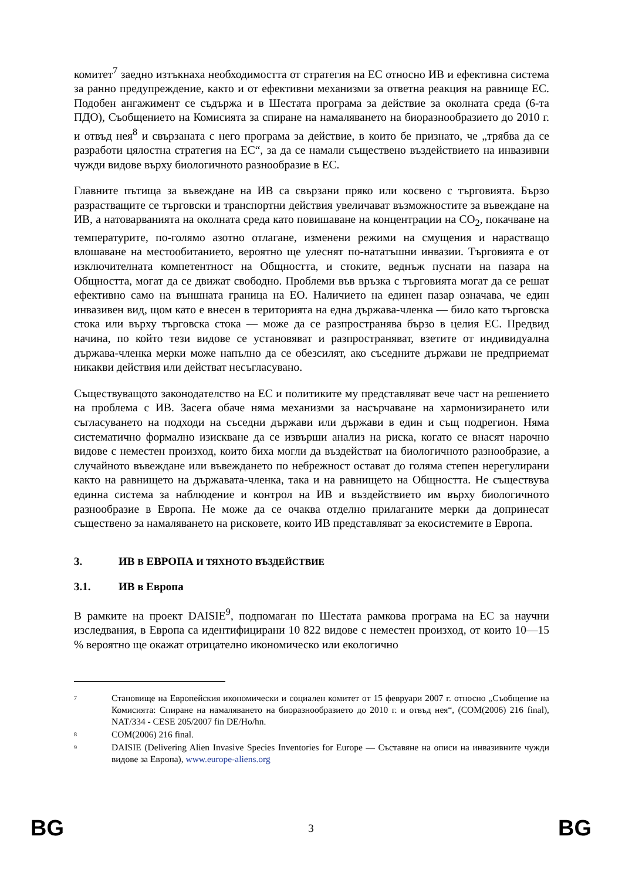комитет<sup>7</sup> заедно изтъкнаха необходимостта от стратегия на ЕС относно ИВ и ефективна система за ранно предупреждение, както и от ефективни механизми за ответна реакция на равнище ЕС. Подобен ангажимент се съдържа и в Шестата програма за действие за околната среда (6-та ПДО), Съобщението на Комисията за спиране на намаляването на биоразнообразието до 2010 г. и отвъд нея<sup>8</sup> и свързаната с него програма за действие, в които бе признато, че „трябва да се разработи цялостна стратегия на ЕС“, за да се намали съществено въздействието на инвазивни чужди видове върху биологичното разнообразие в ЕС.
Главните пътища за въвеждане на ИВ са свързани пряко или косвено с търговията. Бързо разрастващите се търговски и транспортни действия увеличават възможностите за въвеждане на ИВ, а натоварванията на околната среда като повишаване на концентрации на CO<sub>2</sub>, покачване на температурите, по-голямо азотно отлагане, изменени режими на смущения и нарастващо влошаване на местообитанието, вероятно ще улеснят по-нататъшни инвазии. Търговията е от изключителната компетентност на Общността, и стоките, веднъж пуснати на пазара на Общността, могат да се движат свободно. Проблеми във връзка с търговията могат да се решат ефективно само на външната граница на ЕО. Наличието на единен пазар означава, че един инвазивен вид, щом като е внесен в територията на една държава-членка — било като търговска стока или върху търговска стока — може да се разпространява бързо в целия ЕС. Предвид начина, по който тези видове се установяват и разпространяват, взетите от индивидуална държава-членка мерки може напълно да се обезсилят, ако съседните държави не предприемат никакви действия или действат несъгласувано.
Съществуващото законодателство на ЕС и политиките му представляват вече част на решението на проблема с ИВ. Засега обаче няма механизми за насърчаване на хармонизирането или съгласуването на подходи на съседни държави или държави в един и същ подрегион. Няма систематично формално изискване да се извърши анализ на риска, когато се внасят нарочно видове с неместен произход, които биха могли да въздействат на биологичното разнообразие, а случайното въвеждане или въвеждането по небрежност остават до голяма степен нерегулирани както на равнището на държавата-членка, така и на равнището на Общността. Не съществува единна система за наблюдение и контрол на ИВ и въздействието им върху биологичното разнообразие в Европа. Не може да се очаква отделно прилаганите мерки да допринесат съществено за намаляването на рисковете, които ИВ представляват за екосистемите в Европа.
3. ИВ В ЕВРОПА И ТЯХНОТО ВЪЗДЕЙСТВИЕ
3.1. ИВ в Европа
В рамките на проект DAISIE<sup>9</sup>, подпомаган по Шестата рамкова програма на ЕС за научни изследвания, в Европа са идентифицирани 10 822 видове с неместен произход, от които 10—15 % вероятно ще окажат отрицателно икономическо или екологично
7 Становище на Европейския икономически и социален комитет от 15 февруари 2007 г. относно „Съобщение на Комисията: Спиране на намаляването на биоразнообразието до 2010 г. и отвъд нея“, (COM(2006) 216 final), NAT/334 - CESE 205/2007 fin DE/Ho/hn.
8 COM(2006) 216 final.
9 DAISIE (Delivering Alien Invasive Species Inventories for Europe — Съставяне на описи на инвазивните чужди видове за Европа), www.europe-aliens.org
BG 3 BG